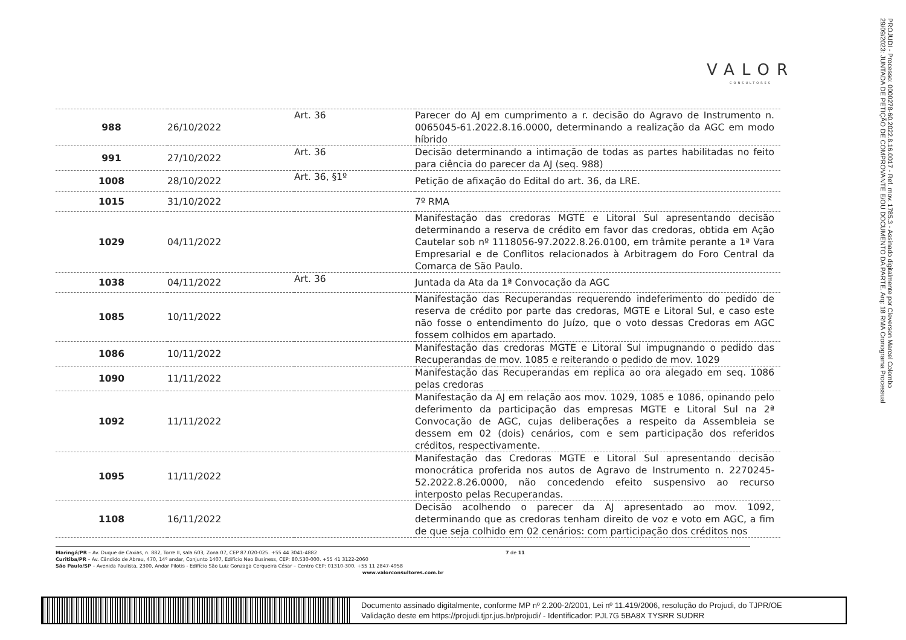VALOR
CONSULTORES
PROJUDI - Processo: 0000278-60.2022.8.16.0017 - Ref. mov. 1785.3 - Assinado digitalmente por Cleverson Marcel Colombo
29/09/2023: JUNTADA DE PETIÇÃO DE COMPROVANTE E/OU DOCUMENTO DA PARTE. Arq: 18 RMA Cronograma Processual
| 988 | 26/10/2022 | Art. 36 | Parecer do AJ em cumprimento a r. decisão do Agravo de Instrumento n. 0065045-61.2022.8.16.0000, determinando a realização da AGC em modo híbrido |
| 991 | 27/10/2022 | Art. 36 | Decisão determinando a intimação de todas as partes habilitadas no feito para ciência do parecer da AJ (seq. 988) |
| 1008 | 28/10/2022 | Art. 36, §1º | Petição de afixação do Edital do art. 36, da LRE. |
| 1015 | 31/10/2022 | | 7º RMA |
| 1029 | 04/11/2022 | | Manifestação das credoras MGTE e Litoral Sul apresentando decisão determinando a reserva de crédito em favor das credoras, obtida em Ação Cautelar sob nº 1118056-97.2022.8.26.0100, em trâmite perante a 1ª Vara Empresarial e de Conflitos relacionados à Arbitragem do Foro Central da Comarca de São Paulo. |
| 1038 | 04/11/2022 | Art. 36 | Juntada da Ata da 1ª Convocação da AGC |
| 1085 | 10/11/2022 | | Manifestação das Recuperandas requerendo indeferimento do pedido de reserva de crédito por parte das credoras, MGTE e Litoral Sul, e caso este não fosse o entendimento do Juízo, que o voto dessas Credoras em AGC fossem colhidos em apartado. |
| 1086 | 10/11/2022 | | Manifestação das credoras MGTE e Litoral Sul impugnando o pedido das Recuperandas de mov. 1085 e reiterando o pedido de mov. 1029 |
| 1090 | 11/11/2022 | | Manifestação das Recuperandas em replica ao ora alegado em seq. 1086 pelas credoras |
| 1092 | 11/11/2022 | | Manifestação da AJ em relação aos mov. 1029, 1085 e 1086, opinando pelo deferimento da participação das empresas MGTE e Litoral Sul na 2ª Convocação de AGC, cujas deliberações a respeito da Assembleia se dessem em 02 (dois) cenários, com e sem participação dos referidos créditos, respectivamente. |
| 1095 | 11/11/2022 | | Manifestação das Credoras MGTE e Litoral Sul apresentando decisão monocrática proferida nos autos de Agravo de Instrumento n. 2270245-52.2022.8.26.0000, não concedendo efeito suspensivo ao recurso interposto pelas Recuperandas. |
| 1108 | 16/11/2022 | | Decisão acolhendo o parecer da AJ apresentado ao mov. 1092, determinando que as credoras tenham direito de voz e voto em AGC, a fim de que seja colhido em 02 cenários: com participação dos créditos nos |
7 de 11
Maringá/PR – Av. Duque de Caxias, n. 882, Torre II, sala 603, Zona 07, CEP 87.020-025. +55 44 3041-4882
Curitiba/PR – Av. Cândido de Abreu, 470, 14º andar, Conjunto 1407, Edifício Neo Business, CEP: 80.530-000. +55 41 3122-2060
São Paulo/SP – Avenida Paulista, 2300, Andar Pilotis - Edifício São Luiz Gonzaga Cerqueira César – Centro CEP: 01310-300. +55 11 2847-4958
www.valorconsultores.com.br
Documento assinado digitalmente, conforme MP nº 2.200-2/2001, Lei nº 11.419/2006, resolução do Projudi, do TJPR/OE
Validação deste em https://projudi.tjpr.jus.br/projudi/ - Identificador: PJL7G 5BA8X TYSRR SUDRR